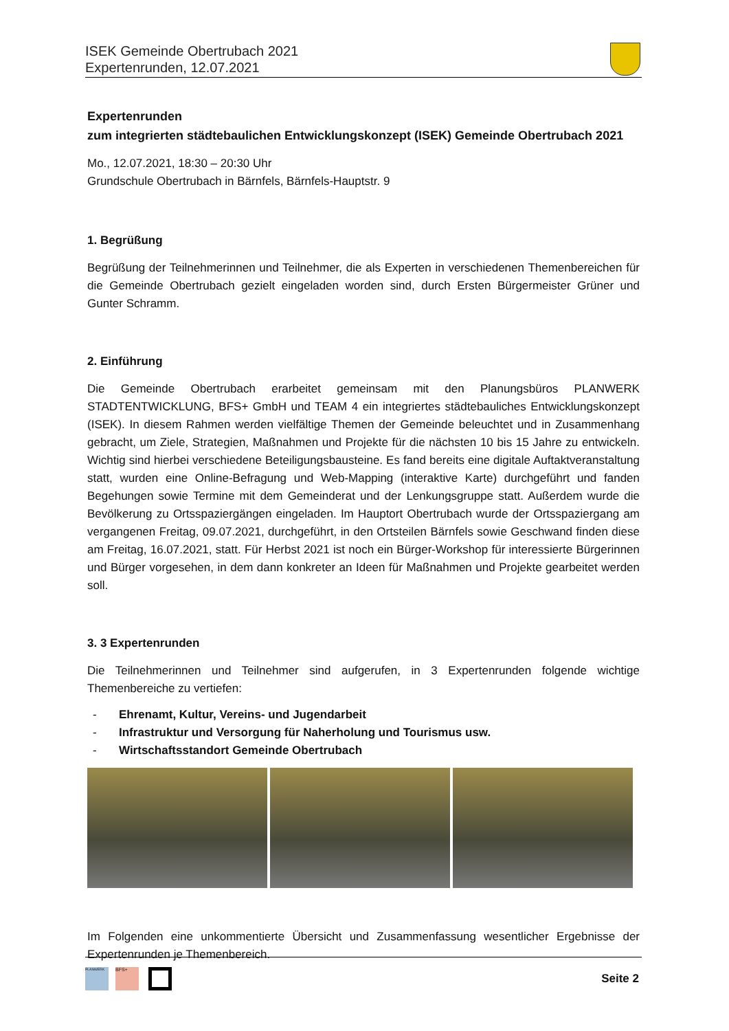ISEK Gemeinde Obertrubach 2021
Expertenrunden, 12.07.2021
Expertenrunden
zum integrierten städtebaulichen Entwicklungskonzept (ISEK) Gemeinde Obertrubach 2021
Mo., 12.07.2021, 18:30 – 20:30 Uhr
Grundschule Obertrubach in Bärnfels, Bärnfels-Hauptstr. 9
1. Begrüßung
Begrüßung der Teilnehmerinnen und Teilnehmer, die als Experten in verschiedenen Themenbereichen für die Gemeinde Obertrubach gezielt eingeladen worden sind, durch Ersten Bürgermeister Grüner und Gunter Schramm.
2. Einführung
Die Gemeinde Obertrubach erarbeitet gemeinsam mit den Planungsbüros PLANWERK STADTENTWICKLUNG, BFS+ GmbH und TEAM 4 ein integriertes städtebauliches Entwicklungskonzept (ISEK). In diesem Rahmen werden vielfältige Themen der Gemeinde beleuchtet und in Zusammenhang gebracht, um Ziele, Strategien, Maßnahmen und Projekte für die nächsten 10 bis 15 Jahre zu entwickeln. Wichtig sind hierbei verschiedene Beteiligungsbausteine. Es fand bereits eine digitale Auftaktveranstaltung statt, wurden eine Online-Befragung und Web-Mapping (interaktive Karte) durchgeführt und fanden Begehungen sowie Termine mit dem Gemeinderat und der Lenkungsgruppe statt. Außerdem wurde die Bevölkerung zu Ortsspaziergängen eingeladen. Im Hauptort Obertrubach wurde der Ortsspaziergang am vergangenen Freitag, 09.07.2021, durchgeführt, in den Ortsteilen Bärnfels sowie Geschwand finden diese am Freitag, 16.07.2021, statt. Für Herbst 2021 ist noch ein Bürger-Workshop für interessierte Bürgerinnen und Bürger vorgesehen, in dem dann konkreter an Ideen für Maßnahmen und Projekte gearbeitet werden soll.
3. 3 Expertenrunden
Die Teilnehmerinnen und Teilnehmer sind aufgerufen, in 3 Expertenrunden folgende wichtige Themenbereiche zu vertiefen:
- Ehrenamt, Kultur, Vereins- und Jugendarbeit
- Infrastruktur und Versorgung für Naherholung und Tourismus usw.
- Wirtschaftsstandort Gemeinde Obertrubach
Im Folgenden eine unkommentierte Übersicht und Zusammenfassung wesentlicher Ergebnisse der Expertenrunden je Themenbereich.
PLANWERK
BFS+
Seite 2